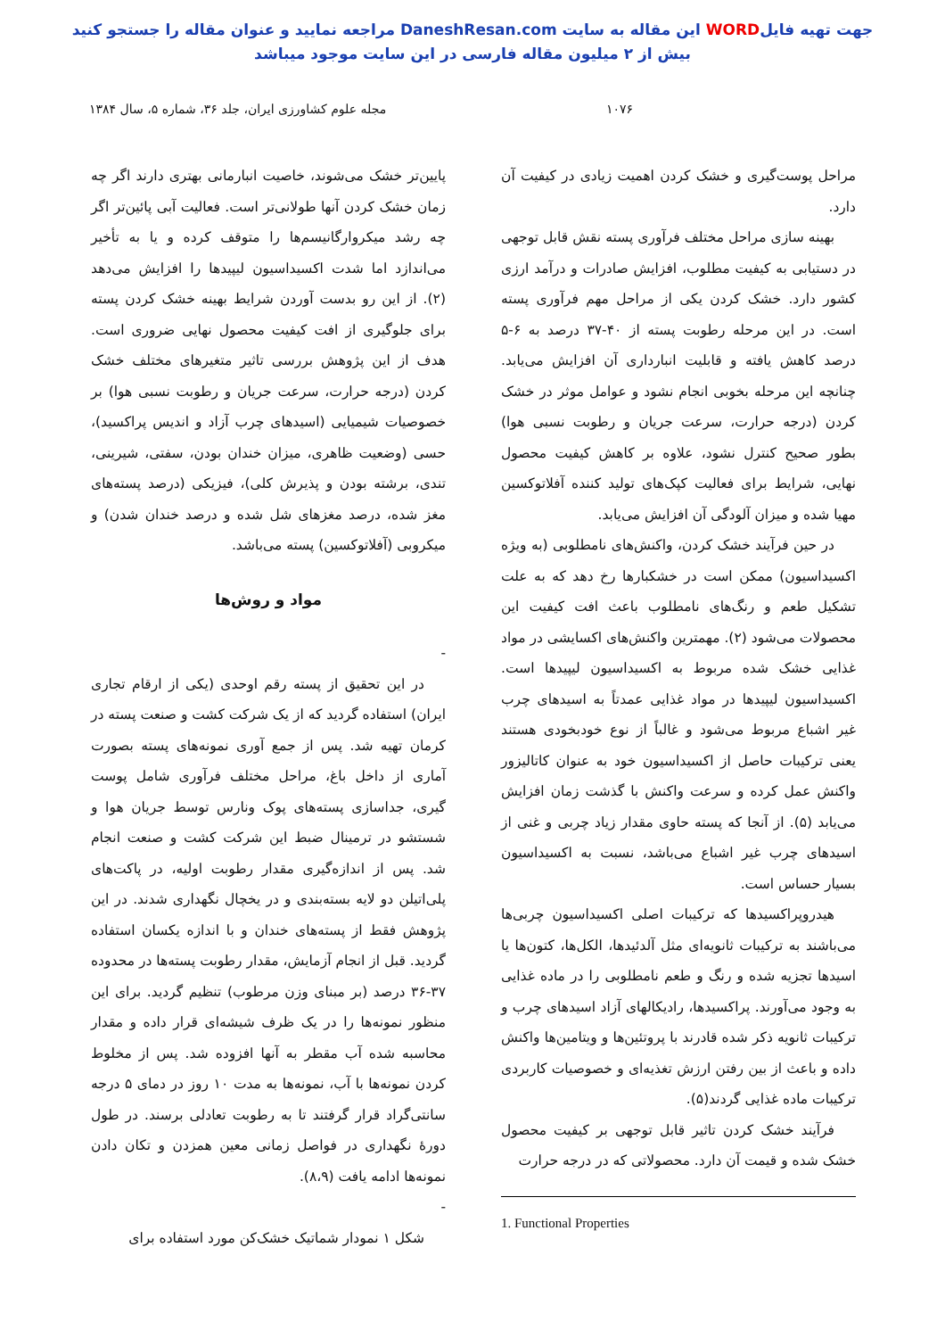جهت تهیه فایلWORD این مقاله به سایت DaneshResan.com مراجعه نمایید و عنوان مقاله را جستجو کنید
بیش از ۲ میلیون مقاله فارسی در این سایت موجود میباشد
۱۰۷۶ مجله علوم کشاورزی ایران، جلد ۳۶، شماره ۵، سال ۱۳۸۴
مراحل پوست‌گیری و خشک کردن اهمیت زیادی در کیفیت آن دارد.
بهینه سازی مراحل مختلف فرآوری پسته نقش قابل توجهی در دستیابی به کیفیت مطلوب، افزایش صادرات و درآمد ارزی کشور دارد. خشک کردن یکی از مراحل مهم فرآوری پسته است. در این مرحله رطوبت پسته از ۴۰-۳۷ درصد به ۶-۵ درصد کاهش یافته و قابلیت انبارداری آن افزایش می‌یابد. چنانچه این مرحله بخوبی انجام نشود و عوامل موثر در خشک کردن (درجه حرارت، سرعت جریان و رطوبت نسبی هوا) بطور صحیح کنترل نشود، علاوه بر کاهش کیفیت محصول نهایی، شرایط برای فعالیت کپک‌های تولید کننده آفلاتوکسین مهیا شده و میزان آلودگی آن افزایش می‌یابد.
در حین فرآیند خشک کردن، واکنش‌های نامطلوبی (به ویژه اکسیداسیون) ممکن است در خشکبارها رخ دهد که به علت تشکیل طعم و رنگ‌های نامطلوب باعث افت کیفیت این محصولات می‌شود (۲). مهمترین واکنش‌های اکسایشی در مواد غذایی خشک شده مربوط به اکسیداسیون لیپیدها است. اکسیداسیون لیپیدها در مواد غذایی عمدتاً به اسیدهای چرب غیر اشباع مربوط می‌شود و غالباً از نوع خودبخودی هستند یعنی ترکیبات حاصل از اکسیداسیون خود به عنوان کاتالیزور واکنش عمل کرده و سرعت واکنش با گذشت زمان افزایش می‌یابد (۵). از آنجا که پسته حاوی مقدار زیاد چربی و غنی از اسیدهای چرب غیر اشباع می‌باشد، نسبت به اکسیداسیون بسیار حساس است.
هیدروپراکسیدها که ترکیبات اصلی اکسیداسیون چربی‌ها می‌باشند به ترکیبات ثانویه‌ای مثل آلدئیدها، الکل‌ها، کتون‌ها یا اسیدها تجزیه شده و رنگ و طعم نامطلوبی را در ماده غذایی به وجود می‌آورند. پراکسیدها، رادیکالهای آزاد اسیدهای چرب و ترکیبات ثانویه ذکر شده قادرند با پروتئین‌ها و ویتامین‌ها واکنش داده و باعث از بین رفتن ارزش تغذیه‌ای و خصوصیات کاربردی ترکیبات ماده غذایی گردند(۵).
فرآیند خشک کردن تاثیر قابل توجهی بر کیفیت محصول خشک شده و قیمت آن دارد. محصولاتی که در درجه حرارت
1. Functional Properties
پایین‌تر خشک می‌شوند، خاصیت انبارمانی بهتری دارند اگر چه زمان خشک کردن آنها طولانی‌تر است. فعالیت آبی پائین‌تر اگر چه رشد میکروارگانیسم‌ها را متوقف کرده و یا به تأخیر می‌اندازد اما شدت اکسیداسیون لیپیدها را افزایش می‌دهد (۲). از این رو بدست آوردن شرایط بهینه خشک کردن پسته برای جلوگیری از افت کیفیت محصول نهایی ضروری است. هدف از این پژوهش بررسی تاثیر متغیرهای مختلف خشک کردن (درجه حرارت، سرعت جریان و رطوبت نسبی هوا) بر خصوصیات شیمیایی (اسیدهای چرب آزاد و اندیس پراکسید)، حسی (وضعیت ظاهری، میزان خندان بودن، سفتی، شیرینی، تندی، برشته بودن و پذیرش کلی)، فیزیکی (درصد پسته‌های مغز شده، درصد مغزهای شل شده و درصد خندان شدن) و میکروبی (آفلاتوکسین) پسته می‌باشد.
مواد و روش‌ها
-
در این تحقیق از پسته رقم اوحدی (یکی از ارقام تجاری ایران) استفاده گردید که از یک شرکت کشت و صنعت پسته در کرمان تهیه شد. پس از جمع آوری نمونه‌های پسته بصورت آماری از داخل باغ، مراحل مختلف فرآوری شامل پوست گیری، جداسازی پسته‌های پوک ونارس توسط جریان هوا و شستشو در ترمینال ضبط این شرکت کشت و صنعت انجام شد. پس از اندازه‌گیری مقدار رطوبت اولیه، در پاکت‌های پلی‌اتیلن دو لایه بسته‌بندی و در یخچال نگهداری شدند. در این پژوهش فقط از پسته‌های خندان و با اندازه یکسان استفاده گردید. قبل از انجام آزمایش، مقدار رطوبت پسته‌ها در محدوده ۳۷-۳۶ درصد (بر مبنای وزن مرطوب) تنظیم گردید. برای این منظور نمونه‌ها را در یک ظرف شیشه‌ای قرار داده و مقدار محاسبه شده آب مقطر به آنها افزوده شد. پس از مخلوط کردن نمونه‌ها با آب، نمونه‌ها به مدت ۱۰ روز در دمای ۵ درجه سانتی‌گراد قرار گرفتند تا به رطوبت تعادلی برسند. در طول دورۀ نگهداری در فواصل زمانی معین همزدن و تکان دادن نمونه‌ها ادامه یافت (۸،۹).
-
شکل ۱ نمودار شماتیک خشک‌کن مورد استفاده برای